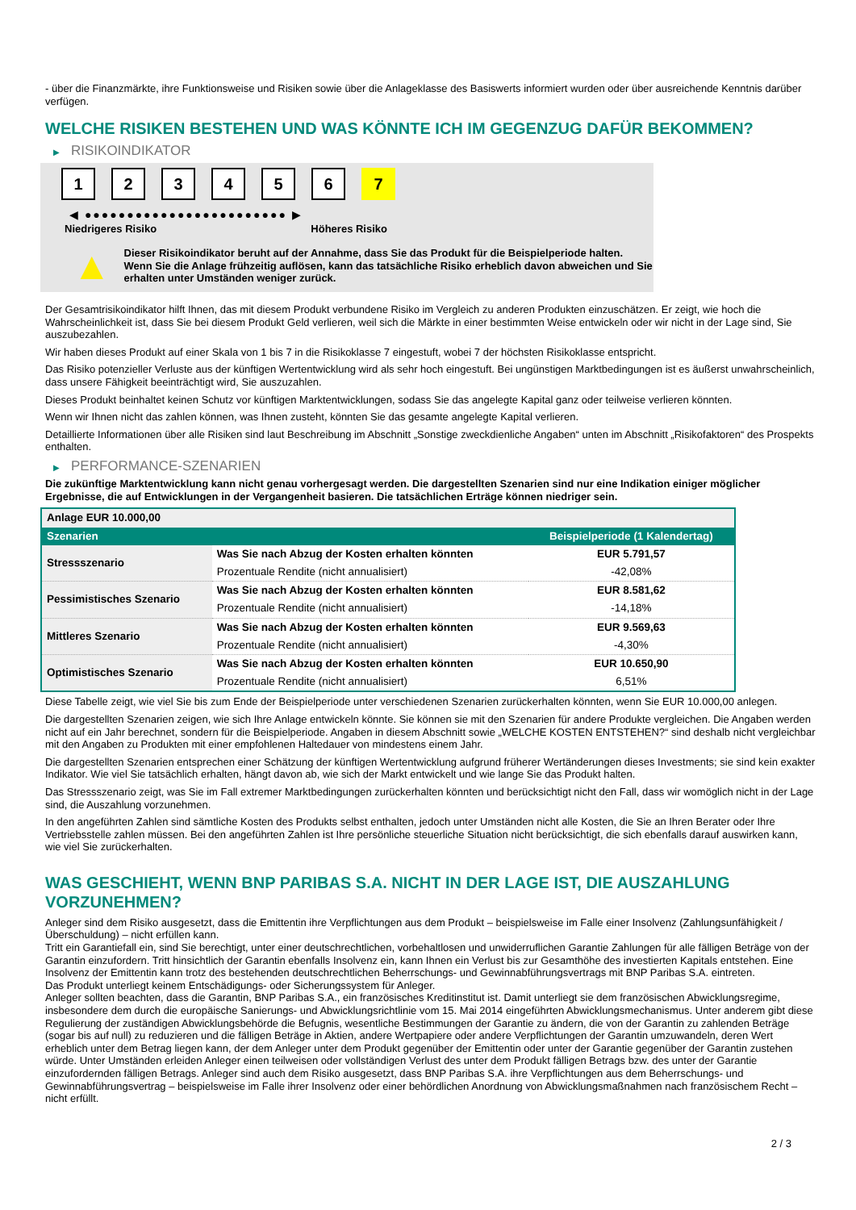- über die Finanzmärkte, ihre Funktionsweise und Risiken sowie über die Anlageklasse des Basiswerts informiert wurden oder über ausreichende Kenntnis darüber verfügen.
WELCHE RISIKEN BESTEHEN UND WAS KÖNNTE ICH IM GEGENZUG DAFÜR BEKOMMEN?
▶ RISIKOINDIKATOR
1 2 3 4 5 6 7
◀ ●●●●●●●●●●●●●●●●●●●●●●●● ▶
Niedrigeres Risiko Höheres Risiko
▲
Dieser Risikoindikator beruht auf der Annahme, dass Sie das Produkt für die Beispielperiode halten.
Wenn Sie die Anlage frühzeitig auflösen, kann das tatsächliche Risiko erheblich davon abweichen und Sie erhalten unter Umständen weniger zurück.
Der Gesamtrisikoindikator hilft Ihnen, das mit diesem Produkt verbundene Risiko im Vergleich zu anderen Produkten einzuschätzen. Er zeigt, wie hoch die Wahrscheinlichkeit ist, dass Sie bei diesem Produkt Geld verlieren, weil sich die Märkte in einer bestimmten Weise entwickeln oder wir nicht in der Lage sind, Sie auszubezahlen.
Wir haben dieses Produkt auf einer Skala von 1 bis 7 in die Risikoklasse 7 eingestuft, wobei 7 der höchsten Risikoklasse entspricht.
Das Risiko potenzieller Verluste aus der künftigen Wertentwicklung wird als sehr hoch eingestuft. Bei ungünstigen Marktbedingungen ist es äußerst unwahrscheinlich, dass unsere Fähigkeit beeinträchtigt wird, Sie auszuzahlen.
Dieses Produkt beinhaltet keinen Schutz vor künftigen Marktentwicklungen, sodass Sie das angelegte Kapital ganz oder teilweise verlieren könnten.
Wenn wir Ihnen nicht das zahlen können, was Ihnen zusteht, könnten Sie das gesamte angelegte Kapital verlieren.
Detaillierte Informationen über alle Risiken sind laut Beschreibung im Abschnitt „Sonstige zweckdienliche Angaben“ unten im Abschnitt „Risikofaktoren“ des Prospekts enthalten.
▶ PERFORMANCE-SZENARIEN
Die zukünftige Marktentwicklung kann nicht genau vorhergesagt werden. Die dargestellten Szenarien sind nur eine Indikation einiger möglicher Ergebnisse, die auf Entwicklungen in der Vergangenheit basieren. Die tatsächlichen Erträge können niedriger sein.
| Anlage EUR 10.000,00 | | |
| --- | --- | --- |
| Szenarien | | Beispielperiode (1 Kalendertag) |
| Stressszenario | Was Sie nach Abzug der Kosten erhalten könnten | EUR 5.791,57 |
| | Prozentuale Rendite (nicht annualisiert) | -42,08% |
| Pessimistisches Szenario | Was Sie nach Abzug der Kosten erhalten könnten | EUR 8.581,62 |
| | Prozentuale Rendite (nicht annualisiert) | -14,18% |
| Mittleres Szenario | Was Sie nach Abzug der Kosten erhalten könnten | EUR 9.569,63 |
| | Prozentuale Rendite (nicht annualisiert) | -4,30% |
| Optimistisches Szenario | Was Sie nach Abzug der Kosten erhalten könnten | EUR 10.650,90 |
| | Prozentuale Rendite (nicht annualisiert) | 6,51% |
Diese Tabelle zeigt, wie viel Sie bis zum Ende der Beispielperiode unter verschiedenen Szenarien zurückerhalten könnten, wenn Sie EUR 10.000,00 anlegen.
Die dargestellten Szenarien zeigen, wie sich Ihre Anlage entwickeln könnte. Sie können sie mit den Szenarien für andere Produkte vergleichen. Die Angaben werden nicht auf ein Jahr berechnet, sondern für die Beispielperiode. Angaben in diesem Abschnitt sowie „WELCHE KOSTEN ENTSTEHEN?“ sind deshalb nicht vergleichbar mit den Angaben zu Produkten mit einer empfohlenen Haltedauer von mindestens einem Jahr.
Die dargestellten Szenarien entsprechen einer Schätzung der künftigen Wertentwicklung aufgrund früherer Wertänderungen dieses Investments; sie sind kein exakter Indikator. Wie viel Sie tatsächlich erhalten, hängt davon ab, wie sich der Markt entwickelt und wie lange Sie das Produkt halten.
Das Stressszenario zeigt, was Sie im Fall extremer Marktbedingungen zurückerhalten könnten und berücksichtigt nicht den Fall, dass wir womöglich nicht in der Lage sind, die Auszahlung vorzunehmen.
In den angeführten Zahlen sind sämtliche Kosten des Produkts selbst enthalten, jedoch unter Umständen nicht alle Kosten, die Sie an Ihren Berater oder Ihre Vertriebsstelle zahlen müssen. Bei den angeführten Zahlen ist Ihre persönliche steuerliche Situation nicht berücksichtigt, die sich ebenfalls darauf auswirken kann, wie viel Sie zurückerhalten.
WAS GESCHIEHT, WENN BNP PARIBAS S.A. NICHT IN DER LAGE IST, DIE AUSZAHLUNG VORZUNEHMEN?
Anleger sind dem Risiko ausgesetzt, dass die Emittentin ihre Verpflichtungen aus dem Produkt – beispielsweise im Falle einer Insolvenz (Zahlungsunfähigkeit / Überschuldung) – nicht erfüllen kann.
Tritt ein Garantiefall ein, sind Sie berechtigt, unter einer deutschrechtlichen, vorbehaltlosen und unwiderruflichen Garantie Zahlungen für alle fälligen Beträge von der Garantin einzufordern. Tritt hinsichtlich der Garantin ebenfalls Insolvenz ein, kann Ihnen ein Verlust bis zur Gesamthöhe des investierten Kapitals entstehen. Eine Insolvenz der Emittentin kann trotz des bestehenden deutschrechtlichen Beherrschungs- und Gewinnabführungsvertrags mit BNP Paribas S.A. eintreten.
Das Produkt unterliegt keinem Entschädigungs- oder Sicherungssystem für Anleger.
Anleger sollten beachten, dass die Garantin, BNP Paribas S.A., ein französisches Kreditinstitut ist. Damit unterliegt sie dem französischen Abwicklungsregime, insbesondere dem durch die europäische Sanierungs- und Abwicklungsrichtlinie vom 15. Mai 2014 eingeführten Abwicklungsmechanismus. Unter anderem gibt diese Regulierung der zuständigen Abwicklungsbehörde die Befugnis, wesentliche Bestimmungen der Garantie zu ändern, die von der Garantin zu zahlenden Beträge (sogar bis auf null) zu reduzieren und die fälligen Beträge in Aktien, andere Wertpapiere oder andere Verpflichtungen der Garantin umzuwandeln, deren Wert erheblich unter dem Betrag liegen kann, der dem Anleger unter dem Produkt gegenüber der Emittentin oder unter der Garantie gegenüber der Garantin zustehen würde. Unter Umständen erleiden Anleger einen teilweisen oder vollständigen Verlust des unter dem Produkt fälligen Betrags bzw. des unter der Garantie einzufordernden fälligen Betrags. Anleger sind auch dem Risiko ausgesetzt, dass BNP Paribas S.A. ihre Verpflichtungen aus dem Beherrschungs- und Gewinnabführungsvertrag – beispielsweise im Falle ihrer Insolvenz oder einer behördlichen Anordnung von Abwicklungsmaßnahmen nach französischem Recht – nicht erfüllt.
2 / 3